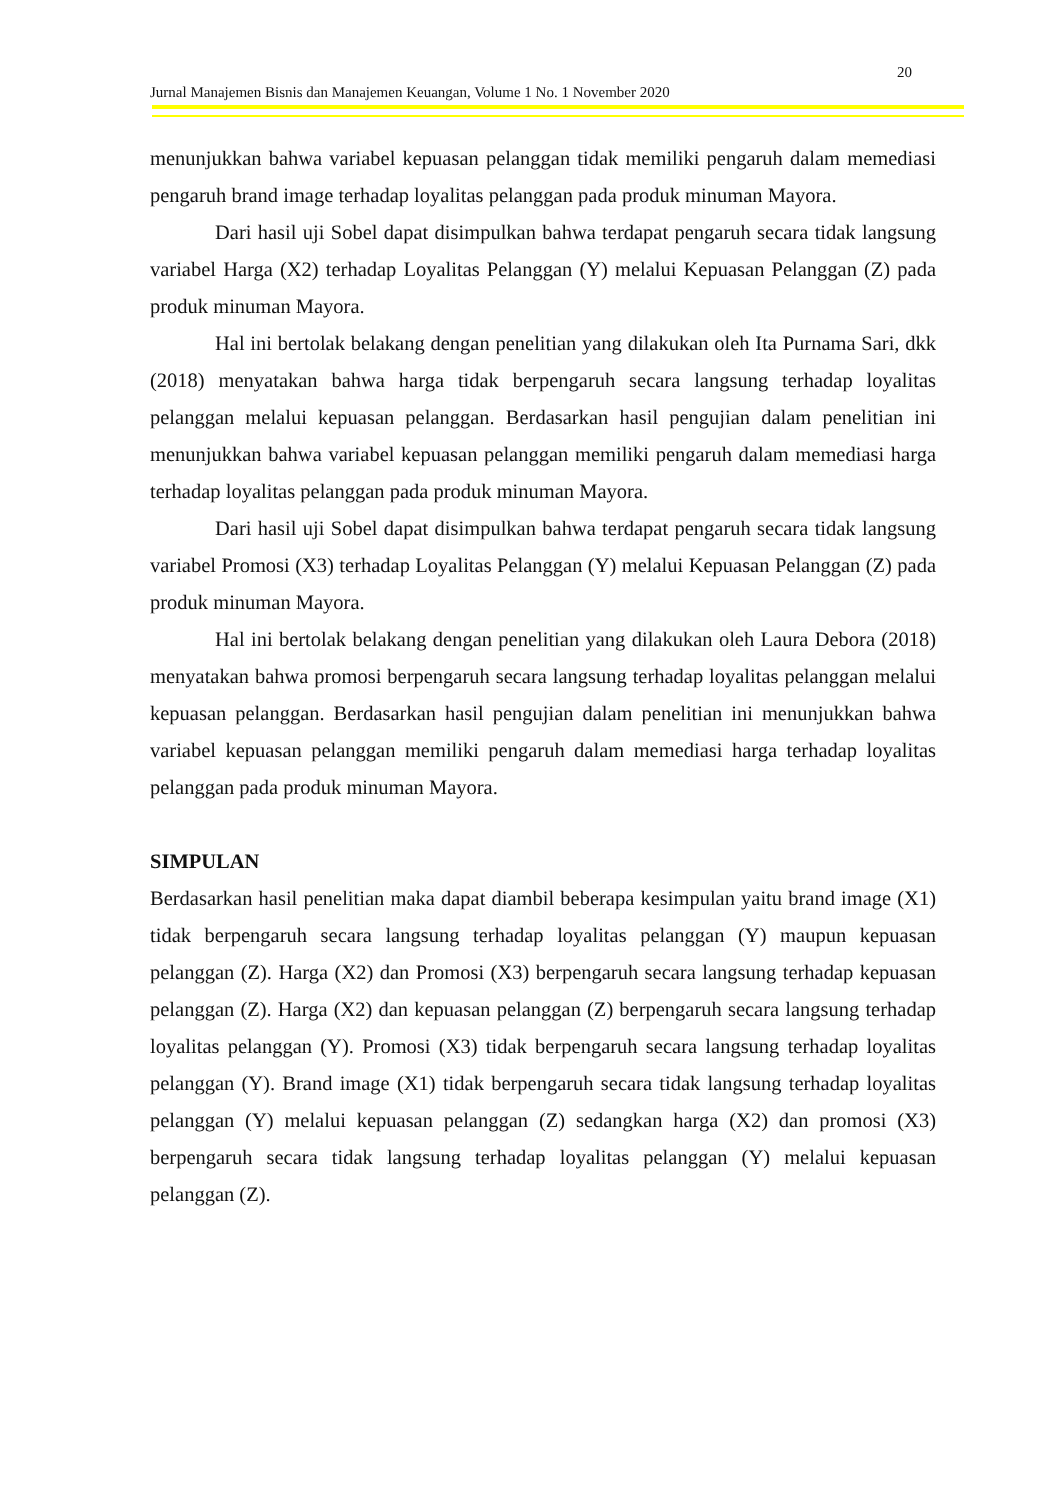20
Jurnal Manajemen Bisnis dan Manajemen Keuangan, Volume 1 No. 1 November 2020
menunjukkan bahwa variabel kepuasan pelanggan tidak memiliki pengaruh dalam memediasi pengaruh brand image terhadap loyalitas pelanggan pada produk minuman Mayora.
Dari hasil uji Sobel dapat disimpulkan bahwa terdapat pengaruh secara tidak langsung variabel Harga (X2) terhadap Loyalitas Pelanggan (Y) melalui Kepuasan Pelanggan (Z) pada produk minuman Mayora.
Hal ini bertolak belakang dengan penelitian yang dilakukan oleh Ita Purnama Sari, dkk (2018) menyatakan bahwa harga tidak berpengaruh secara langsung terhadap loyalitas pelanggan melalui kepuasan pelanggan. Berdasarkan hasil pengujian dalam penelitian ini menunjukkan bahwa variabel kepuasan pelanggan memiliki pengaruh dalam memediasi harga terhadap loyalitas pelanggan pada produk minuman Mayora.
Dari hasil uji Sobel dapat disimpulkan bahwa terdapat pengaruh secara tidak langsung variabel Promosi (X3) terhadap Loyalitas Pelanggan (Y) melalui Kepuasan Pelanggan (Z) pada produk minuman Mayora.
Hal ini bertolak belakang dengan penelitian yang dilakukan oleh Laura Debora (2018) menyatakan bahwa promosi berpengaruh secara langsung terhadap loyalitas pelanggan melalui kepuasan pelanggan. Berdasarkan hasil pengujian dalam penelitian ini menunjukkan bahwa variabel kepuasan pelanggan memiliki pengaruh dalam memediasi harga terhadap loyalitas pelanggan pada produk minuman Mayora.
SIMPULAN
Berdasarkan hasil penelitian maka dapat diambil beberapa kesimpulan yaitu brand image (X1) tidak berpengaruh secara langsung terhadap loyalitas pelanggan (Y) maupun kepuasan pelanggan (Z). Harga (X2) dan Promosi (X3) berpengaruh secara langsung terhadap kepuasan pelanggan (Z). Harga (X2) dan kepuasan pelanggan (Z) berpengaruh secara langsung terhadap loyalitas pelanggan (Y). Promosi (X3) tidak berpengaruh secara langsung terhadap loyalitas pelanggan (Y). Brand image (X1) tidak berpengaruh secara tidak langsung terhadap loyalitas pelanggan (Y) melalui kepuasan pelanggan (Z) sedangkan harga (X2) dan promosi (X3) berpengaruh secara tidak langsung terhadap loyalitas pelanggan (Y) melalui kepuasan pelanggan (Z).